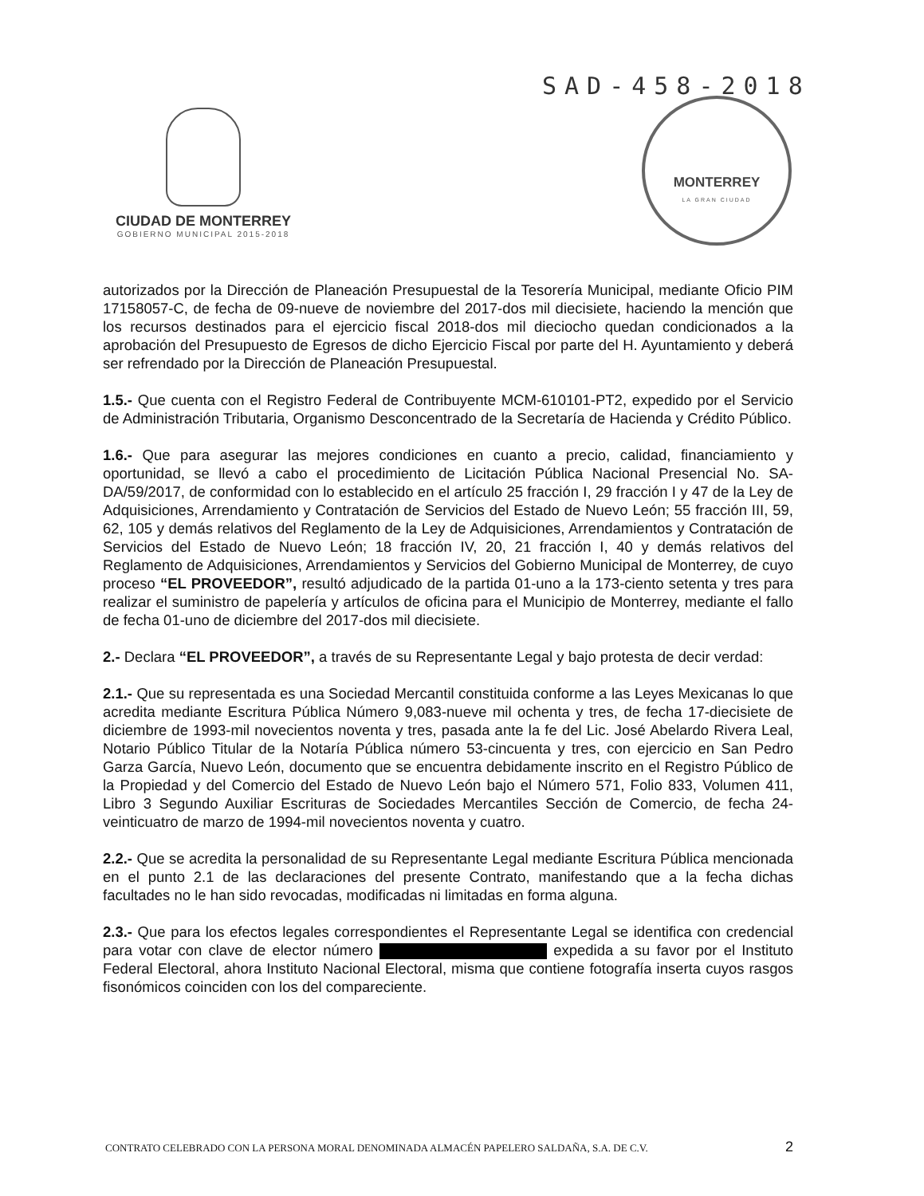SAD-458-2018
CIUDAD DE MONTERREY
GOBIERNO MUNICIPAL 2015-2018
MONTERREY
LA GRAN CIUDAD
autorizados por la Dirección de Planeación Presupuestal de la Tesorería Municipal, mediante Oficio PIM 17158057-C, de fecha de 09-nueve de noviembre del 2017-dos mil diecisiete, haciendo la mención que los recursos destinados para el ejercicio fiscal 2018-dos mil dieciocho quedan condicionados a la aprobación del Presupuesto de Egresos de dicho Ejercicio Fiscal por parte del H. Ayuntamiento y deberá ser refrendado por la Dirección de Planeación Presupuestal.
1.5.- Que cuenta con el Registro Federal de Contribuyente MCM-610101-PT2, expedido por el Servicio de Administración Tributaria, Organismo Desconcentrado de la Secretaría de Hacienda y Crédito Público.
1.6.- Que para asegurar las mejores condiciones en cuanto a precio, calidad, financiamiento y oportunidad, se llevó a cabo el procedimiento de Licitación Pública Nacional Presencial No. SA-DA/59/2017, de conformidad con lo establecido en el artículo 25 fracción I, 29 fracción I y 47 de la Ley de Adquisiciones, Arrendamiento y Contratación de Servicios del Estado de Nuevo León; 55 fracción III, 59, 62, 105 y demás relativos del Reglamento de la Ley de Adquisiciones, Arrendamientos y Contratación de Servicios del Estado de Nuevo León; 18 fracción IV, 20, 21 fracción I, 40 y demás relativos del Reglamento de Adquisiciones, Arrendamientos y Servicios del Gobierno Municipal de Monterrey, de cuyo proceso “EL PROVEEDOR”, resultó adjudicado de la partida 01-uno a la 173-ciento setenta y tres para realizar el suministro de papelería y artículos de oficina para el Municipio de Monterrey, mediante el fallo de fecha 01-uno de diciembre del 2017-dos mil diecisiete.
2.- Declara “EL PROVEEDOR”, a través de su Representante Legal y bajo protesta de decir verdad:
2.1.- Que su representada es una Sociedad Mercantil constituida conforme a las Leyes Mexicanas lo que acredita mediante Escritura Pública Número 9,083-nueve mil ochenta y tres, de fecha 17-diecisiete de diciembre de 1993-mil novecientos noventa y tres, pasada ante la fe del Lic. José Abelardo Rivera Leal, Notario Público Titular de la Notaría Pública número 53-cincuenta y tres, con ejercicio en San Pedro Garza García, Nuevo León, documento que se encuentra debidamente inscrito en el Registro Público de la Propiedad y del Comercio del Estado de Nuevo León bajo el Número 571, Folio 833, Volumen 411, Libro 3 Segundo Auxiliar Escrituras de Sociedades Mercantiles Sección de Comercio, de fecha 24-veinticuatro de marzo de 1994-mil novecientos noventa y cuatro.
2.2.- Que se acredita la personalidad de su Representante Legal mediante Escritura Pública mencionada en el punto 2.1 de las declaraciones del presente Contrato, manifestando que a la fecha dichas facultades no le han sido revocadas, modificadas ni limitadas en forma alguna.
2.3.- Que para los efectos legales correspondientes el Representante Legal se identifica con credencial para votar con clave de elector número expedida a su favor por el Instituto Federal Electoral, ahora Instituto Nacional Electoral, misma que contiene fotografía inserta cuyos rasgos fisonómicos coinciden con los del compareciente.
CONTRATO CELEBRADO CON LA PERSONA MORAL DENOMINADA ALMACÉN PAPELERO SALDAÑA, S.A. DE C.V.
2